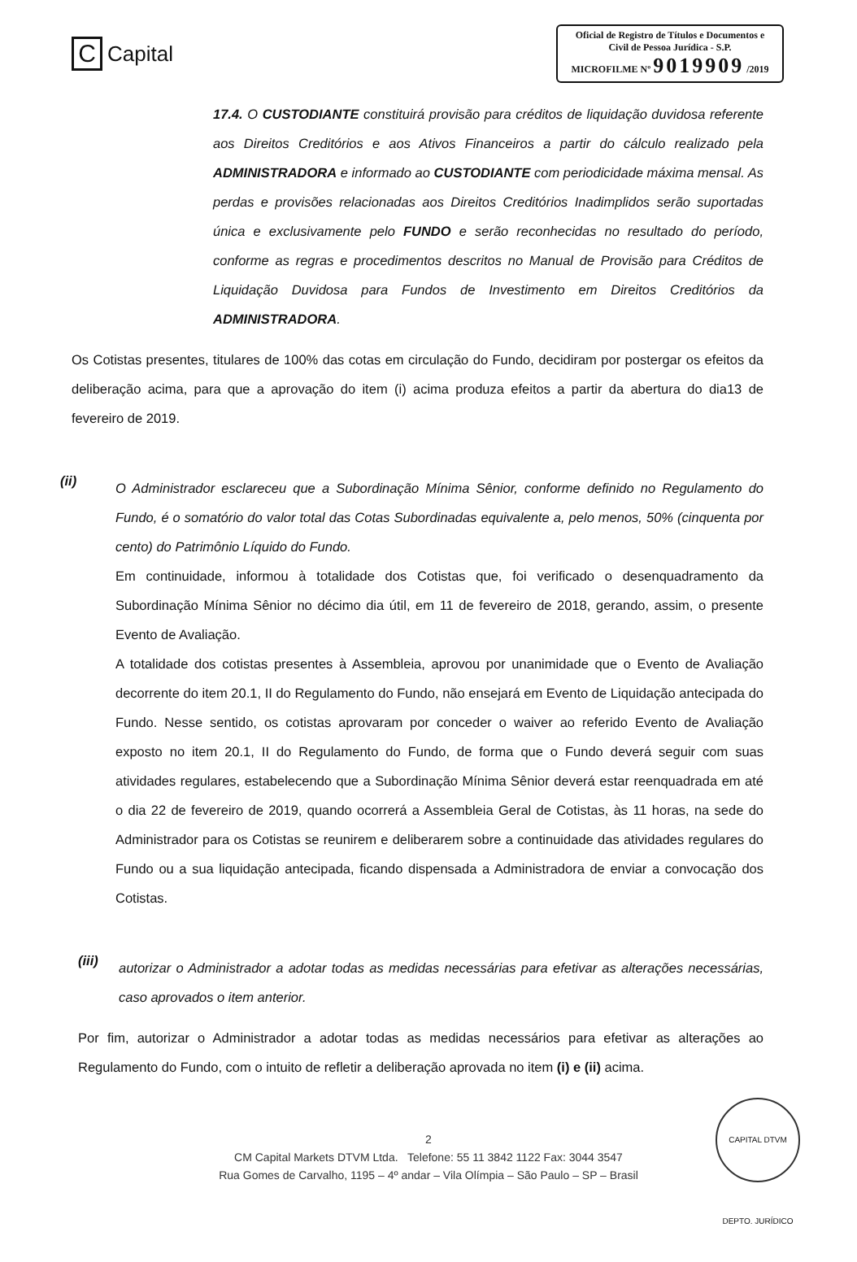C Capital
Oficial de Registro de Títulos e Documentos e Civil de Pessoa Jurídica - S.P.
MICROFILME Nº 9019909 /2019
17.4. O CUSTODIANTE constituirá provisão para créditos de liquidação duvidosa referente aos Direitos Creditórios e aos Ativos Financeiros a partir do cálculo realizado pela ADMINISTRADORA e informado ao CUSTODIANTE com periodicidade máxima mensal. As perdas e provisões relacionadas aos Direitos Creditórios Inadimplidos serão suportadas única e exclusivamente pelo FUNDO e serão reconhecidas no resultado do período, conforme as regras e procedimentos descritos no Manual de Provisão para Créditos de Liquidação Duvidosa para Fundos de Investimento em Direitos Creditórios da ADMINISTRADORA.
Os Cotistas presentes, titulares de 100% das cotas em circulação do Fundo, decidiram por postergar os efeitos da deliberação acima, para que a aprovação do item (i) acima produza efeitos a partir da abertura do dia13 de fevereiro de 2019.
(ii)
O Administrador esclareceu que a Subordinação Mínima Sênior, conforme definido no Regulamento do Fundo, é o somatório do valor total das Cotas Subordinadas equivalente a, pelo menos, 50% (cinquenta por cento) do Patrimônio Líquido do Fundo.
Em continuidade, informou à totalidade dos Cotistas que, foi verificado o desenquadramento da Subordinação Mínima Sênior no décimo dia útil, em 11 de fevereiro de 2018, gerando, assim, o presente Evento de Avaliação.
A totalidade dos cotistas presentes à Assembleia, aprovou por unanimidade que o Evento de Avaliação decorrente do item 20.1, II do Regulamento do Fundo, não ensejará em Evento de Liquidação antecipada do Fundo. Nesse sentido, os cotistas aprovaram por conceder o waiver ao referido Evento de Avaliação exposto no item 20.1, II do Regulamento do Fundo, de forma que o Fundo deverá seguir com suas atividades regulares, estabelecendo que a Subordinação Mínima Sênior deverá estar reenquadrada em até o dia 22 de fevereiro de 2019, quando ocorrerá a Assembleia Geral de Cotistas, às 11 horas, na sede do Administrador para os Cotistas se reunirem e deliberarem sobre a continuidade das atividades regulares do Fundo ou a sua liquidação antecipada, ficando dispensada a Administradora de enviar a convocação dos Cotistas.
(iii)
autorizar o Administrador a adotar todas as medidas necessárias para efetivar as alterações necessárias, caso aprovados o item anterior.
Por fim, autorizar o Administrador a adotar todas as medidas necessários para efetivar as alterações ao Regulamento do Fundo, com o intuito de refletir a deliberação aprovada no item (i) e (ii) acima.
2
CM Capital Markets DTVM Ltda. Telefone: 55 11 3842 1122 Fax: 3044 3547
Rua Gomes de Carvalho, 1195 – 4º andar – Vila Olímpia – São Paulo – SP – Brasil
CAPITAL DTVM DEPTO. JURÍDICO